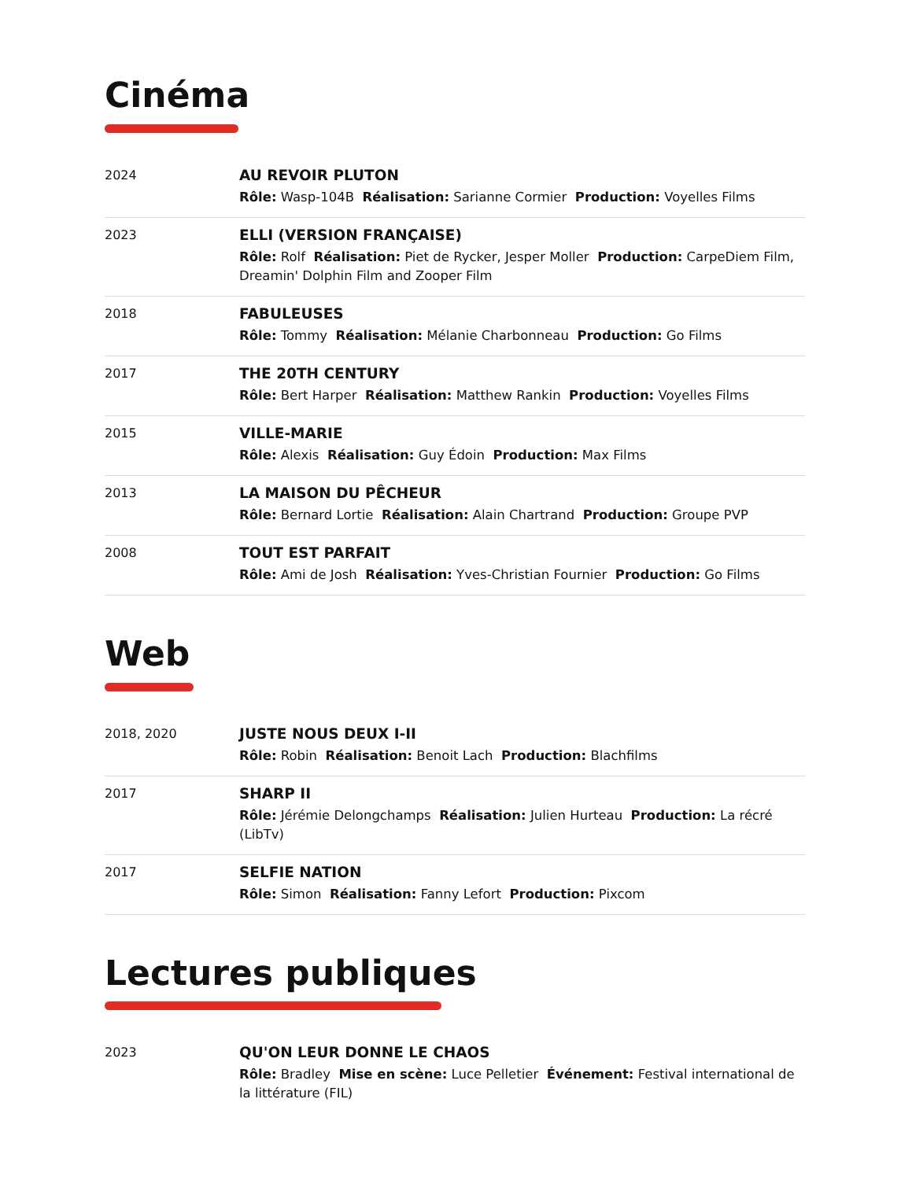Cinéma
| 2024 | AU REVOIR PLUTON Rôle: Wasp-104B Réalisation: Sarianne Cormier Production: Voyelles Films |
| 2023 | ELLI (VERSION FRANÇAISE) Rôle: Rolf Réalisation: Piet de Rycker, Jesper Moller Production: CarpeDiem Film, Dreamin' Dolphin Film and Zooper Film |
| 2018 | FABULEUSES Rôle: Tommy Réalisation: Mélanie Charbonneau Production: Go Films |
| 2017 | THE 20TH CENTURY Rôle: Bert Harper Réalisation: Matthew Rankin Production: Voyelles Films |
| 2015 | VILLE-MARIE Rôle: Alexis Réalisation: Guy Édoin Production: Max Films |
| 2013 | LA MAISON DU PÊCHEUR Rôle: Bernard Lortie Réalisation: Alain Chartrand Production: Groupe PVP |
| 2008 | TOUT EST PARFAIT Rôle: Ami de Josh Réalisation: Yves-Christian Fournier Production: Go Films |
Web
| 2018, 2020 | JUSTE NOUS DEUX I-II Rôle: Robin Réalisation: Benoit Lach Production: Blachfilms |
| 2017 | SHARP II Rôle: Jérémie Delongchamps Réalisation: Julien Hurteau Production: La récré (LibTv) |
| 2017 | SELFIE NATION Rôle: Simon Réalisation: Fanny Lefort Production: Pixcom |
Lectures publiques
| 2023 | QU'ON LEUR DONNE LE CHAOS Rôle: Bradley Mise en scène: Luce Pelletier Événement: Festival international de la littérature (FIL) |